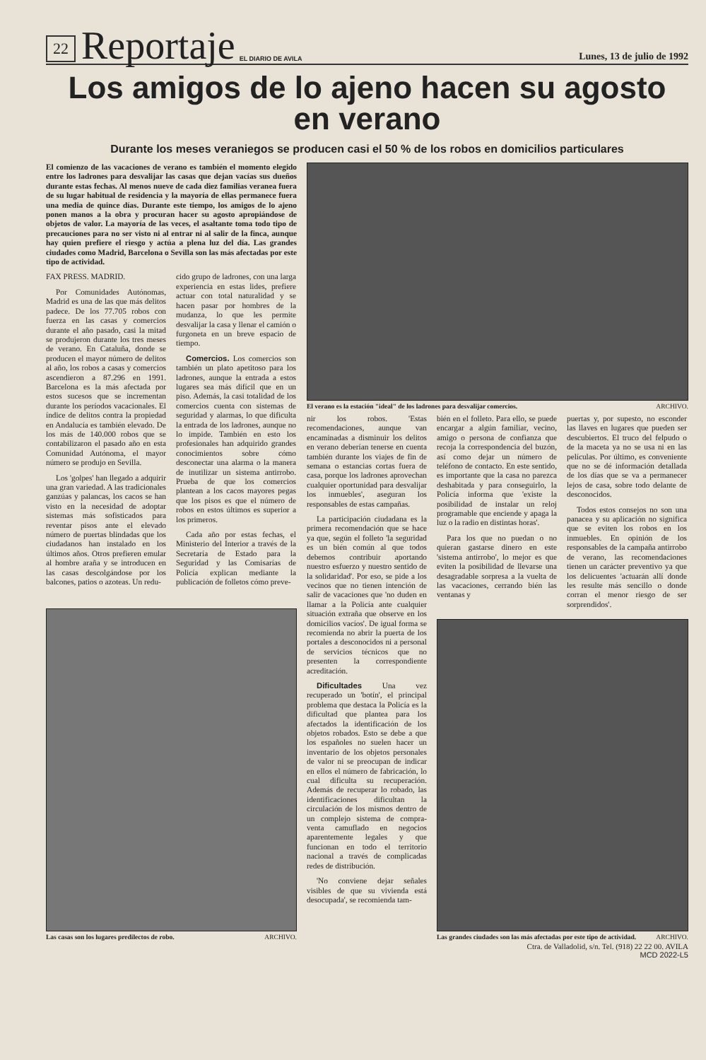22 Reportaje EL DIARIO DE AVILA Lunes, 13 de julio de 1992
Los amigos de lo ajeno hacen su agosto en verano
Durante los meses veraniegos se producen casi el 50 % de los robos en domicilios particulares
El comienzo de las vacaciones de verano es también el momento elegido entre los ladrones para desvalijar las casas que dejan vacías sus dueños durante estas fechas. Al menos nueve de cada diez familias veranea fuera de su lugar habitual de residencia y la mayoría de ellas permanece fuera una media de quince días. Durante este tiempo, los amigos de lo ajeno ponen manos a la obra y procuran hacer su agosto apropiándose de objetos de valor. La mayoría de las veces, el asaltante toma todo tipo de precauciones para no ser visto ni al entrar ni al salir de la finca, aunque hay quien prefiere el riesgo y actúa a plena luz del día. Las grandes ciudades como Madrid, Barcelona o Sevilla son las más afectadas por este tipo de actividad.
FAX PRESS. MADRID.
Por Comunidades Autónomas, Madrid es una de las que más delitos padece. De los 77.705 robos con fuerza en las casas y comercios durante el año pasado, casi la mitad se produjeron durante los tres meses de verano. En Cataluña, donde se producen el mayor número de delitos al año, los robos a casas y comercios ascendieron a 87.296 en 1991. Barcelona es la más afectada por estos sucesos que se incrementan durante los períodos vacacionales. El índice de delitos contra la propiedad en Andalucía es también elevado. De los más de 140.000 robos que se contabilizaron el pasado año en esta Comunidad Autónoma, el mayor número se produjo en Sevilla.
Los 'golpes' han llegado a adquirir una gran variedad. A las tradicionales ganzúas y palancas, los cacos se han visto en la necesidad de adoptar sistemas más sofisticados para reventar pisos ante el elevado número de puertas blindadas que los ciudadanos han instalado en los últimos años. Otros prefieren emular al hombre araña y se introducen en las casas descolgándose por los balcones, patios o azoteas. Un redu-
cido grupo de ladrones, con una larga experiencia en estas lides, prefiere actuar con total naturalidad y se hacen pasar por hombres de la mudanza, lo que les permite desvalijar la casa y llenar el camión o furgoneta en un breve espacio de tiempo.
Comercios. Los comercios son también un plato apetitoso para los ladrones, aunque la entrada a estos lugares sea más difícil que en un piso. Además, la casi totalidad de los comercios cuenta con sistemas de seguridad y alarmas, lo que dificulta la entrada de los ladrones, aunque no lo impide. También en esto los profesionales han adquirido grandes conocimientos sobre cómo desconectar una alarma o la manera de inutilizar un sistema antirrobo. Prueba de que los comercios plantean a los cacos mayores pegas que los pisos es que el número de robos en estos últimos es superior a los primeros.
Cada año por estas fechas, el Ministerio del Interior a través de la Secretaría de Estado para la Seguridad y las Comisarías de Policía explican mediante la publicación de folletos cómo preve-
El verano es la estación "ideal" de los ladrones para desvalijar comercios. ARCHIVO.
nir los robos. 'Estas recomendaciones, aunque van encaminadas a disminuir los delitos en verano deberían tenerse en cuenta también durante los viajes de fin de semana o estancias cortas fuera de casa, porque los ladrones aprovechan cualquier oportunidad para desvalijar los inmuebles', aseguran los responsables de estas campañas.
La participación ciudadana es la primera recomendación que se hace ya que, según el folleto 'la seguridad es un bién común al que todos debemos contribuir aportando nuestro esfuerzo y nuestro sentido de la solidaridad'. Por eso, se pide a los vecinos que no tienen intención de salir de vacaciones que 'no duden en llamar a la Policía ante cualquier situación extraña que observe en los domicilios vacíos'. De igual forma se recomienda no abrir la puerta de los portales a desconocidos ni a personal de servicios técnicos que no presenten la correspondiente acreditación.
Dificultades Una vez recuperado un 'botín', el principal problema que destaca la Policía es la dificultad que plantea para los afectados la identificación de los objetos robados. Esto se debe a que los españoles no suelen hacer un inventario de los objetos personales de valor ni se preocupan de indicar en ellos el número de fabricación, lo cual dificulta su recuperación. Además de recuperar lo robado, las identificaciones dificultan la circulación de los mismos dentro de un complejo sistema de compra-venta camuflado en negocios aparentemente legales y que funcionan en todo el territorio nacional a través de complicadas redes de distribución.
'No conviene dejar señales visibles de que su vivienda está desocupada', se recomienda tam-
bién en el folleto. Para ello, se puede encargar a algún familiar, vecino, amigo o persona de confianza que recoja la correspondencia del buzón, así como dejar un número de teléfono de contacto. En este sentido, es importante que la casa no parezca deshabitada y para conseguirlo, la Policía informa que 'existe la posibilidad de instalar un reloj programable que enciende y apaga la luz o la radio en distintas horas'.
Para los que no puedan o no quieran gastarse dinero en este 'sistema antirrobo', lo mejor es que eviten la posibilidad de llevarse una desagradable sorpresa a la vuelta de las vacaciones, cerrando bién las ventanas y
puertas y, por supesto, no esconder las llaves en lugares que pueden ser descubiertos. El truco del felpudo o de la maceta ya no se usa ni en las películas. Por último, es conveniente que no se dé información detallada de los días que se va a permanecer lejos de casa, sobre todo delante de desconocidos.
Todos estos consejos no son una panacea y su aplicación no significa que se eviten los robos en los inmuebles. En opinión de los responsables de la campaña antirrobo de verano, las recomendaciones tienen un carácter preventivo ya que los delicuentes 'actuarán allí donde les resulte más sencillo o donde corran el menor riesgo de ser sorprendidos'.
Las grandes ciudades son las más afectadas por este tipo de actividad. ARCHIVO.
Las casas son los lugares predilectos de robo. ARCHIVO.
Ctra. de Valladolid, s/n. Tel. (918) 22 22 00. AVILA
MCD 2022-L5